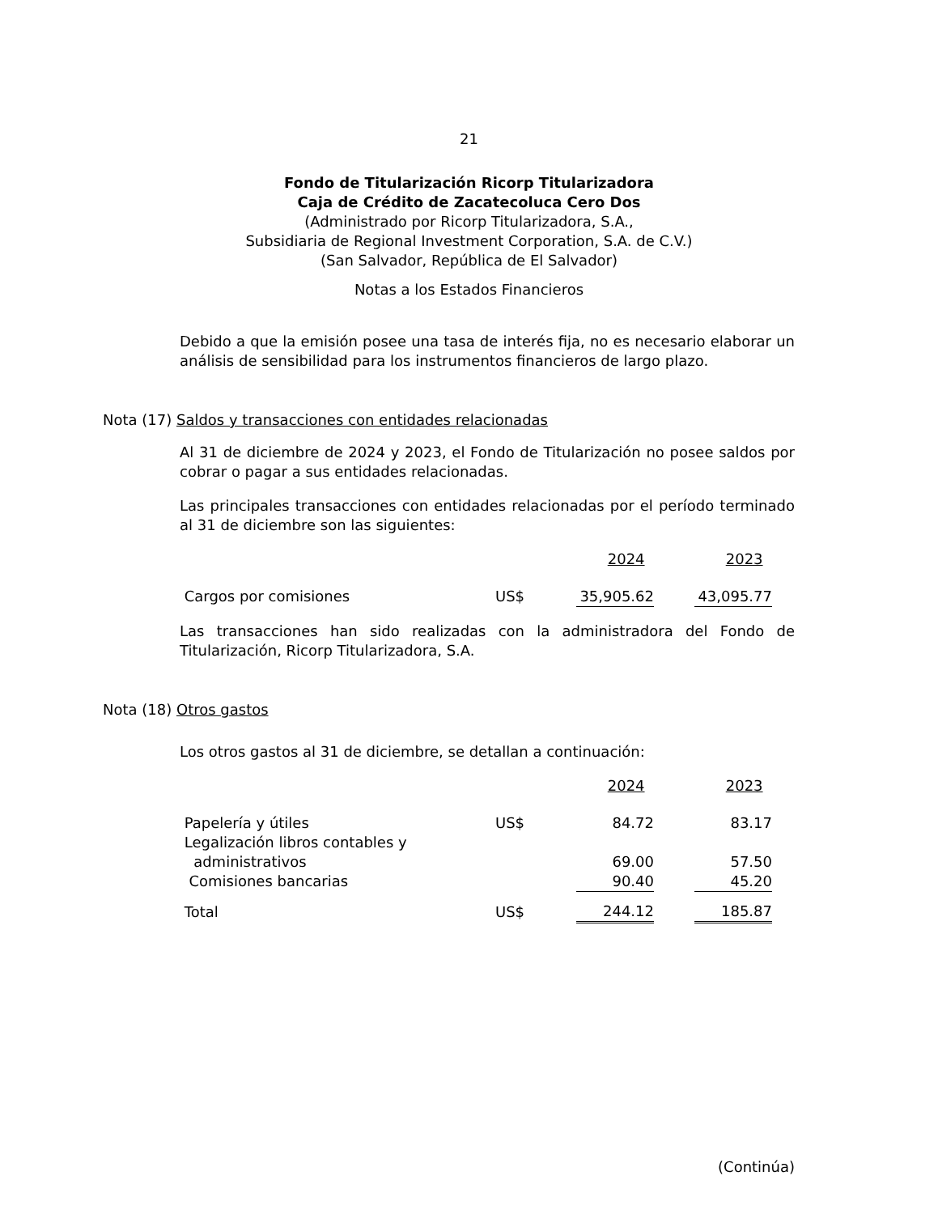21
Fondo de Titularización Ricorp Titularizadora
Caja de Crédito de Zacatecoluca Cero Dos
(Administrado por Ricorp Titularizadora, S.A.,
Subsidiaria de Regional Investment Corporation, S.A. de C.V.)
(San Salvador, República de El Salvador)
Notas a los Estados Financieros
Debido a que la emisión posee una tasa de interés fija, no es necesario elaborar un análisis de sensibilidad para los instrumentos financieros de largo plazo.
Nota (17) Saldos y transacciones con entidades relacionadas
Al 31 de diciembre de 2024 y 2023, el Fondo de Titularización no posee saldos por cobrar o pagar a sus entidades relacionadas.
Las principales transacciones con entidades relacionadas por el período terminado al 31 de diciembre son las siguientes:
| | | 2024 | | 2023 |
| Cargos por comisiones | US$ | 35,905.62 | | 43,095.77 |
Las transacciones han sido realizadas con la administradora del Fondo de Titularización, Ricorp Titularizadora, S.A.
Nota (18) Otros gastos
Los otros gastos al 31 de diciembre, se detallan a continuación:
| | | 2024 | | 2023 |
| Papelería y útiles | US$ | 84.72 | | 83.17 |
| Legalización libros contables y administrativos | | 69.00 | | 57.50 |
| Comisiones bancarias | | 90.40 | | 45.20 |
| Total | US$ | 244.12 | | 185.87 |
(Continúa)